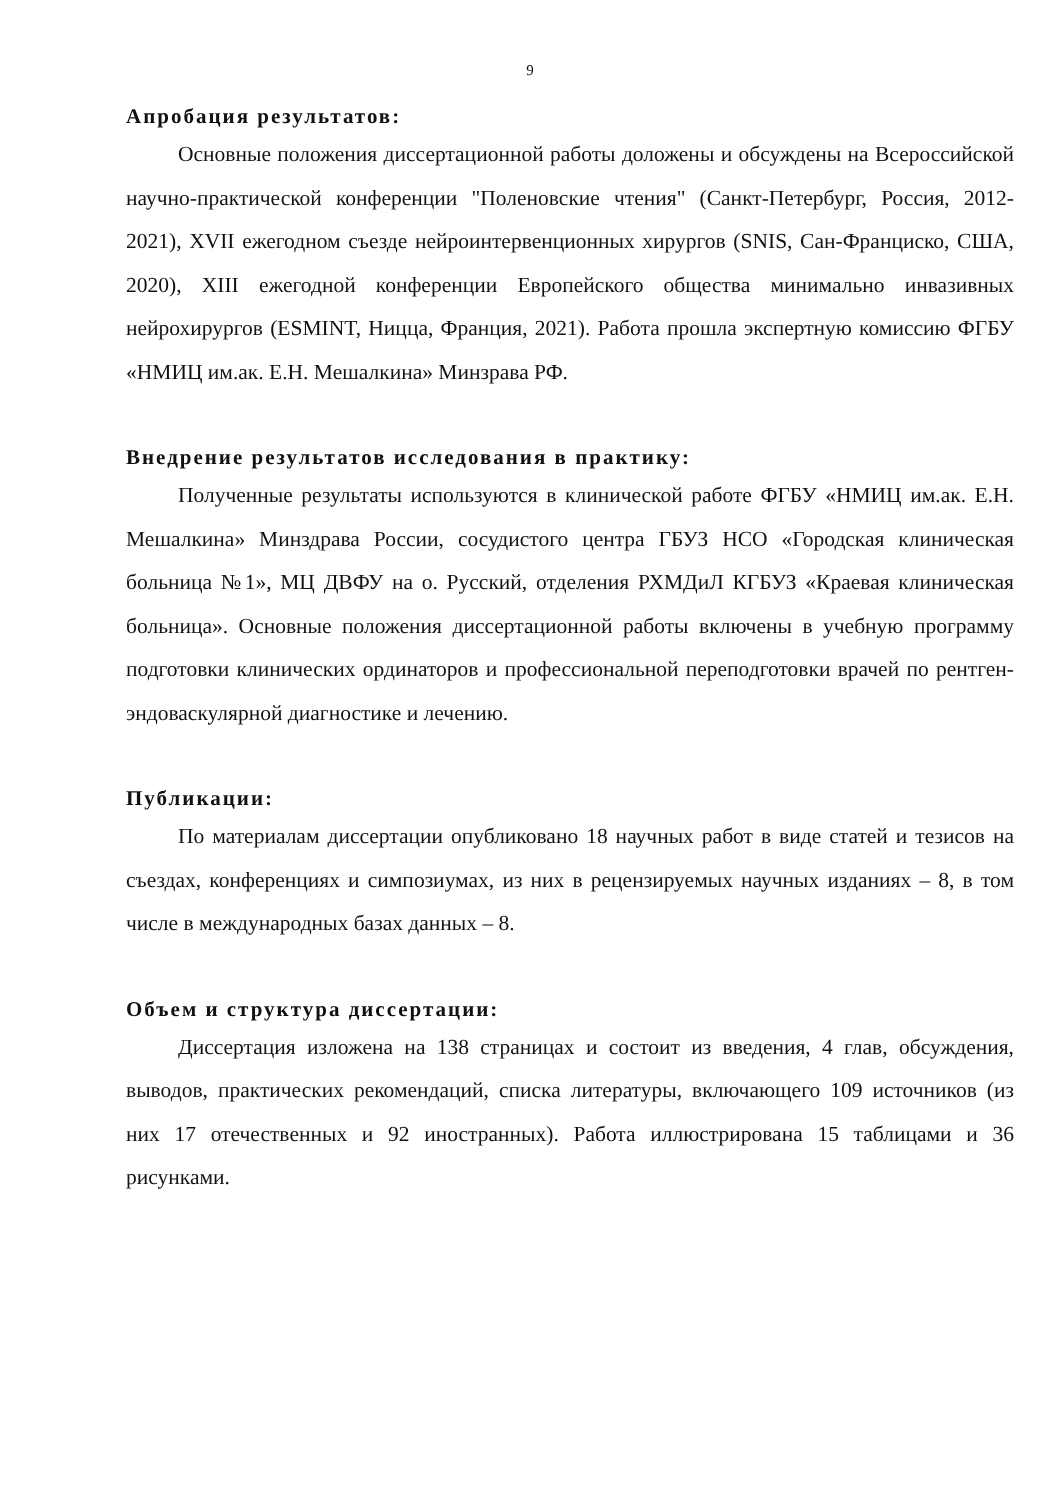9
Апробация результатов:
Основные положения диссертационной работы доложены и обсуждены на Всероссийской научно-практической конференции "Поленовские чтения" (Санкт-Петербург, Россия, 2012-2021), XVII ежегодном съезде нейроинтервенционных хирургов (SNIS, Сан-Франциско, США, 2020), XIII ежегодной конференции Европейского общества минимально инвазивных нейрохирургов (ESMINT, Ницца, Франция, 2021). Работа прошла экспертную комиссию ФГБУ «НМИЦ им.ак. Е.Н. Мешалкина» Минзрава РФ.
Внедрение результатов исследования в практику:
Полученные результаты используются в клинической работе ФГБУ «НМИЦ им.ак. Е.Н. Мешалкина» Минздрава России, сосудистого центра ГБУЗ НСО «Городская клиническая больница №1», МЦ ДВФУ на о. Русский, отделения РХМДиЛ КГБУЗ «Краевая клиническая больница». Основные положения диссертационной работы включены в учебную программу подготовки клинических ординаторов и профессиональной переподготовки врачей по рентген-эндоваскулярной диагностике и лечению.
Публикации:
По материалам диссертации опубликовано 18 научных работ в виде статей и тезисов на съездах, конференциях и симпозиумах, из них в рецензируемых научных изданиях – 8, в том числе в международных базах данных – 8.
Объем и структура диссертации:
Диссертация изложена на 138 страницах и состоит из введения, 4 глав, обсуждения, выводов, практических рекомендаций, списка литературы, включающего 109 источников (из них 17 отечественных и 92 иностранных). Работа иллюстрирована 15 таблицами и 36 рисунками.